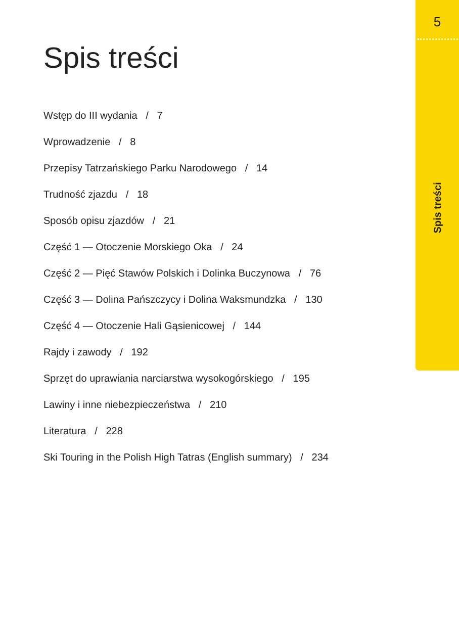5
Spis treści
Wstęp do III wydania / 7
Wprowadzenie / 8
Przepisy Tatrzańskiego Parku Narodowego / 14
Trudność zjazdu / 18
Sposób opisu zjazdów / 21
Część 1 — Otoczenie Morskiego Oka / 24
Część 2 — Pięć Stawów Polskich i Dolinka Buczynowa / 76
Część 3 — Dolina Pańszczycy i Dolina Waksmundzka / 130
Część 4 — Otoczenie Hali Gąsienicowej / 144
Rajdy i zawody / 192
Sprzęt do uprawiania narciarstwa wysokogórskiego / 195
Lawiny i inne niebezpieczeństwa / 210
Literatura / 228
Ski Touring in the Polish High Tatras (English summary) / 234
Spis treści